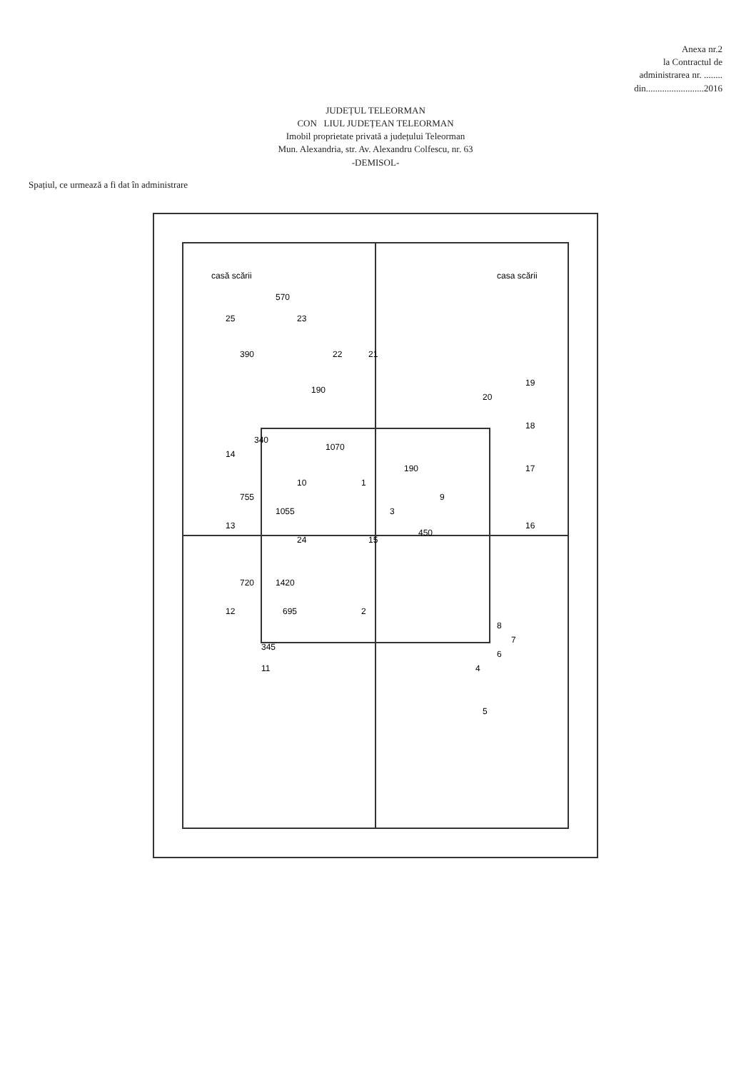Anexa nr.2
la Contractul de
administrarea nr. ........
din.........................2016
JUDEȚUL TELEORMAN
CON LIUL JUDEȚEAN TELEORMAN
Imobil proprietate privată a județului Teleorman
Mun. Alexandria, str. Av. Alexandru Colfescu, nr. 63
-DEMISOL-
Spațiul, ce urmează a fi dat în administrare
1
2
3
4
5
6
7
8
9
10
11
12
13
14
15
16
17
18
19
20
21
22
23
24
25
casă scării
casa scării
1070
1055
450
340
755
720
695
345
190
190
570
390
1420